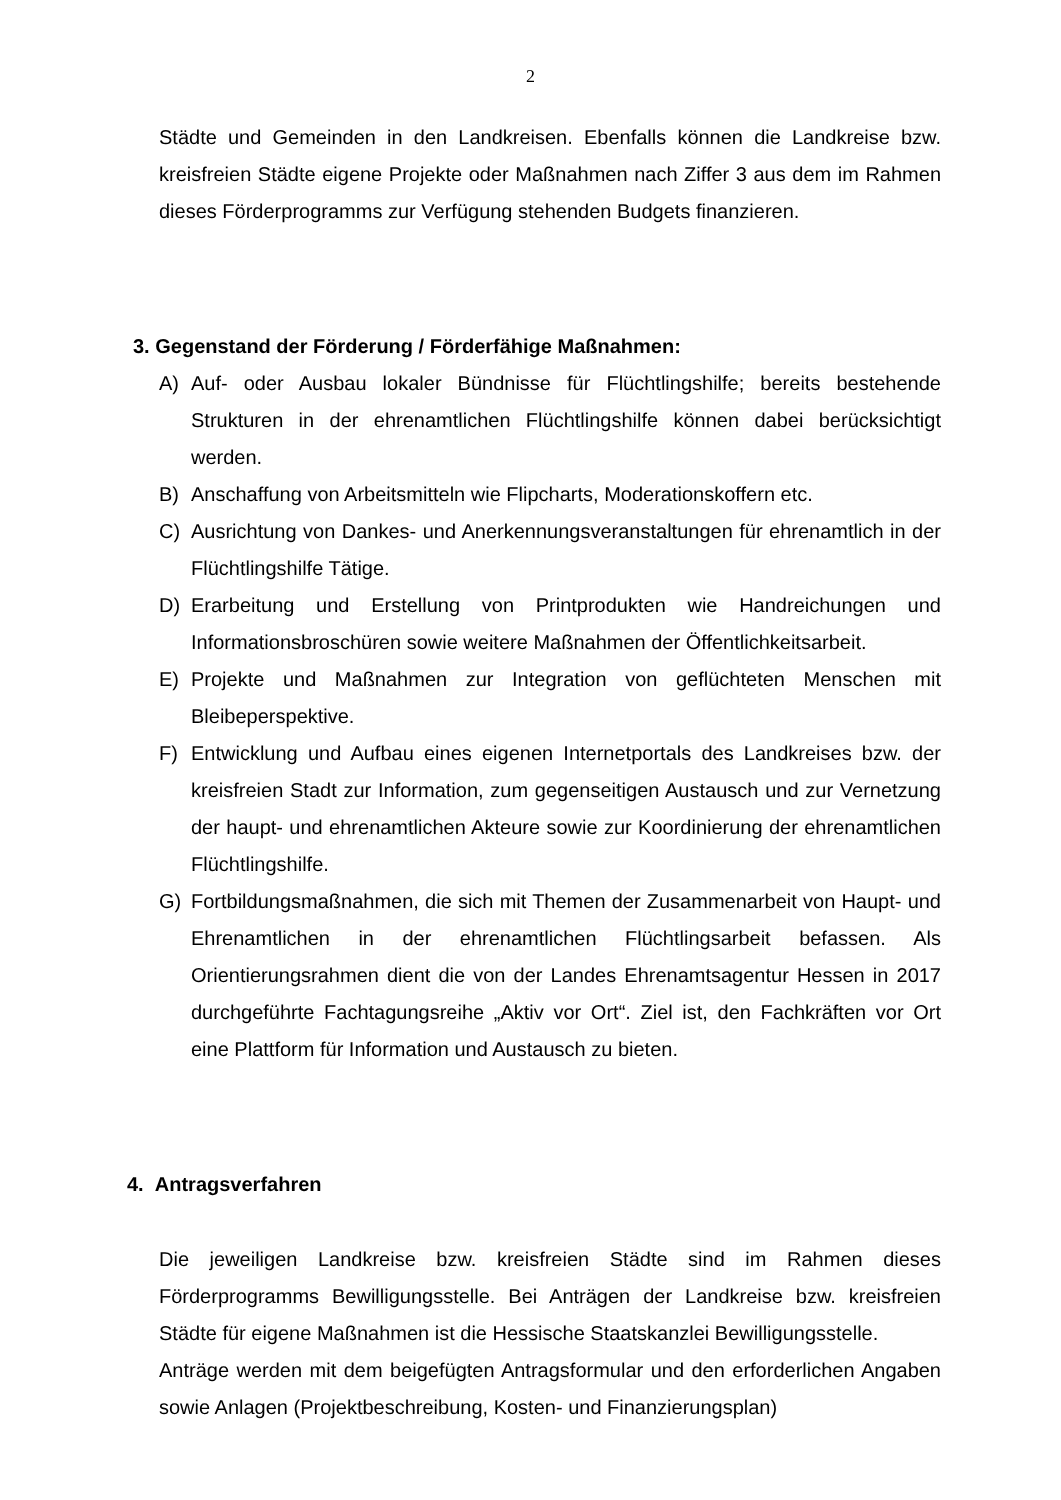2
Städte und Gemeinden in den Landkreisen. Ebenfalls können die Landkreise bzw. kreisfreien Städte eigene Projekte oder Maßnahmen nach Ziffer 3 aus dem im Rahmen dieses Förderprogramms zur Verfügung stehenden Budgets finanzieren.
3. Gegenstand der Förderung / Förderfähige Maßnahmen:
A) Auf- oder Ausbau lokaler Bündnisse für Flüchtlingshilfe; bereits bestehende Strukturen in der ehrenamtlichen Flüchtlingshilfe können dabei berücksichtigt werden.
B) Anschaffung von Arbeitsmitteln wie Flipcharts, Moderationskoffern etc.
C) Ausrichtung von Dankes- und Anerkennungsveranstaltungen für ehrenamtlich in der Flüchtlingshilfe Tätige.
D) Erarbeitung und Erstellung von Printprodukten wie Handreichungen und Informationsbroschüren sowie weitere Maßnahmen der Öffentlichkeitsarbeit.
E) Projekte und Maßnahmen zur Integration von geflüchteten Menschen mit Bleibeperspektive.
F) Entwicklung und Aufbau eines eigenen Internetportals des Landkreises bzw. der kreisfreien Stadt zur Information, zum gegenseitigen Austausch und zur Vernetzung der haupt- und ehrenamtlichen Akteure sowie zur Koordinierung der ehrenamtlichen Flüchtlingshilfe.
G) Fortbildungsmaßnahmen, die sich mit Themen der Zusammenarbeit von Haupt- und Ehrenamtlichen in der ehrenamtlichen Flüchtlingsarbeit befassen. Als Orientierungsrahmen dient die von der Landes Ehrenamtsagentur Hessen in 2017 durchgeführte Fachtagungsreihe „Aktiv vor Ort“. Ziel ist, den Fachkräften vor Ort eine Plattform für Information und Austausch zu bieten.
4. Antragsverfahren
Die jeweiligen Landkreise bzw. kreisfreien Städte sind im Rahmen dieses Förderprogramms Bewilligungsstelle. Bei Anträgen der Landkreise bzw. kreisfreien Städte für eigene Maßnahmen ist die Hessische Staatskanzlei Bewilligungsstelle.
Anträge werden mit dem beigefügten Antragsformular und den erforderlichen Angaben sowie Anlagen (Projektbeschreibung, Kosten- und Finanzierungsplan)